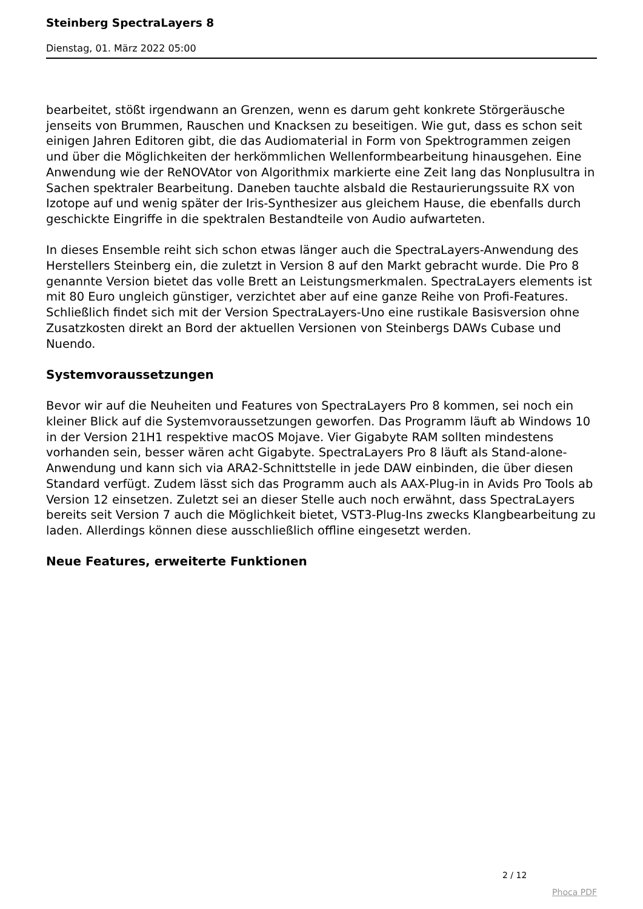Steinberg SpectraLayers 8
Dienstag, 01. März 2022 05:00
bearbeitet, stößt irgendwann an Grenzen, wenn es darum geht konkrete Störgeräusche jenseits von Brummen, Rauschen und Knacksen zu beseitigen. Wie gut, dass es schon seit einigen Jahren Editoren gibt, die das Audiomaterial in Form von Spektrogrammen zeigen und über die Möglichkeiten der herkömmlichen Wellenformbearbeitung hinausgehen. Eine Anwendung wie der ReNOVAtor von Algorithmix markierte eine Zeit lang das Nonplusultra in Sachen spektraler Bearbeitung. Daneben tauchte alsbald die Restaurierungssuite RX von Izotope auf und wenig später der Iris-Synthesizer aus gleichem Hause, die ebenfalls durch geschickte Eingriffe in die spektralen Bestandteile von Audio aufwarteten.
In dieses Ensemble reiht sich schon etwas länger auch die SpectraLayers-Anwendung des Herstellers Steinberg ein, die zuletzt in Version 8 auf den Markt gebracht wurde. Die Pro 8 genannte Version bietet das volle Brett an Leistungsmerkmalen. SpectraLayers elements ist mit 80 Euro ungleich günstiger, verzichtet aber auf eine ganze Reihe von Profi-Features. Schließlich findet sich mit der Version SpectraLayers-Uno eine rustikale Basisversion ohne Zusatzkosten direkt an Bord der aktuellen Versionen von Steinbergs DAWs Cubase und Nuendo.
Systemvoraussetzungen
Bevor wir auf die Neuheiten und Features von SpectraLayers Pro 8 kommen, sei noch ein kleiner Blick auf die Systemvoraussetzungen geworfen. Das Programm läuft ab Windows 10 in der Version 21H1 respektive macOS Mojave. Vier Gigabyte RAM sollten mindestens vorhanden sein, besser wären acht Gigabyte. SpectraLayers Pro 8 läuft als Stand-alone-Anwendung und kann sich via ARA2-Schnittstelle in jede DAW einbinden, die über diesen Standard verfügt. Zudem lässt sich das Programm auch als AAX-Plug-in in Avids Pro Tools ab Version 12 einsetzen. Zuletzt sei an dieser Stelle auch noch erwähnt, dass SpectraLayers bereits seit Version 7 auch die Möglichkeit bietet, VST3-Plug-Ins zwecks Klangbearbeitung zu laden. Allerdings können diese ausschließlich offline eingesetzt werden.
Neue Features, erweiterte Funktionen
2 / 12
Phoca PDF